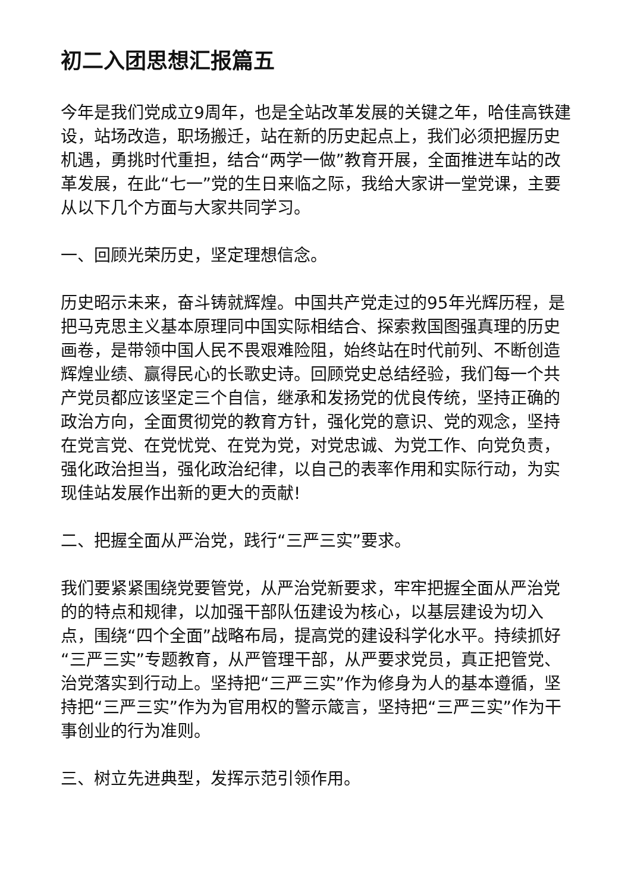初二入团思想汇报篇五
今年是我们党成立9周年，也是全站改革发展的关键之年，哈佳高铁建设，站场改造，职场搬迁，站在新的历史起点上，我们必须把握历史机遇，勇挑时代重担，结合“两学一做”教育开展，全面推进车站的改革发展，在此“七一”党的生日来临之际，我给大家讲一堂党课，主要从以下几个方面与大家共同学习。
一、回顾光荣历史，坚定理想信念。
历史昭示未来，奋斗铸就辉煌。中国共产党走过的95年光辉历程，是把马克思主义基本原理同中国实际相结合、探索救国图强真理的历史画卷，是带领中国人民不畏艰难险阻，始终站在时代前列、不断创造辉煌业绩、赢得民心的长歌史诗。回顾党史总结经验，我们每一个共产党员都应该坚定三个自信，继承和发扬党的优良传统，坚持正确的政治方向，全面贯彻党的教育方针，强化党的意识、党的观念，坚持在党言党、在党忧党、在党为党，对党忠诚、为党工作、向党负责，强化政治担当，强化政治纪律，以自己的表率作用和实际行动，为实现佳站发展作出新的更大的贡献!
二、把握全面从严治党，践行“三严三实”要求。
我们要紧紧围绕党要管党，从严治党新要求，牢牢把握全面从严治党的的特点和规律，以加强干部队伍建设为核心，以基层建设为切入点，围绕“四个全面”战略布局，提高党的建设科学化水平。持续抓好“三严三实”专题教育，从严管理干部，从严要求党员，真正把管党、治党落实到行动上。坚持把“三严三实”作为修身为人的基本遵循，坚持把“三严三实”作为为官用权的警示箴言，坚持把“三严三实”作为干事创业的行为准则。
三、树立先进典型，发挥示范引领作用。